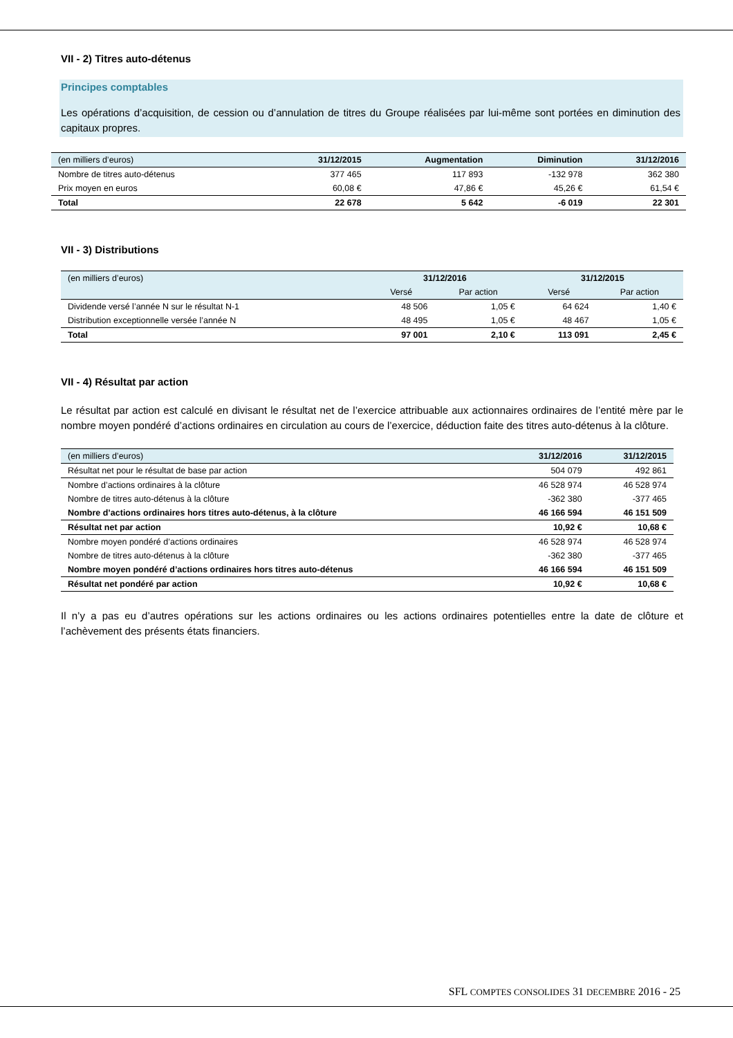VII - 2) Titres auto-détenus
Principes comptables
Les opérations d’acquisition, de cession ou d’annulation de titres du Groupe réalisées par lui-même sont portées en diminution des capitaux propres.
| (en milliers d’euros) | 31/12/2015 | Augmentation | Diminution | 31/12/2016 |
| --- | --- | --- | --- | --- |
| Nombre de titres auto-détenus | 377 465 | 117 893 | -132 978 | 362 380 |
| Prix moyen en euros | 60,08 € | 47,86 € | 45,26 € | 61,54 € |
| Total | 22 678 | 5 642 | -6 019 | 22 301 |
VII - 3) Distributions
| (en milliers d’euros) | 31/12/2016 | | 31/12/2015 | |
| --- | --- | --- | --- | --- |
| | Versé | Par action | Versé | Par action |
| Dividende versé l’année N sur le résultat N-1 | 48 506 | 1,05 € | 64 624 | 1,40 € |
| Distribution exceptionnelle versée l’année N | 48 495 | 1,05 € | 48 467 | 1,05 € |
| Total | 97 001 | 2,10 € | 113 091 | 2,45 € |
VII - 4) Résultat par action
Le résultat par action est calculé en divisant le résultat net de l’exercice attribuable aux actionnaires ordinaires de l’entité mère par le nombre moyen pondéré d’actions ordinaires en circulation au cours de l’exercice, déduction faite des titres auto-détenus à la clôture.
| (en milliers d’euros) | 31/12/2016 | 31/12/2015 |
| --- | --- | --- |
| Résultat net pour le résultat de base par action | 504 079 | 492 861 |
| Nombre d’actions ordinaires à la clôture | 46 528 974 | 46 528 974 |
| Nombre de titres auto-détenus à la clôture | -362 380 | -377 465 |
| Nombre d’actions ordinaires hors titres auto-détenus, à la clôture | 46 166 594 | 46 151 509 |
| Résultat net par action | 10,92 € | 10,68 € |
| Nombre moyen pondéré d’actions ordinaires | 46 528 974 | 46 528 974 |
| Nombre de titres auto-détenus à la clôture | -362 380 | -377 465 |
| Nombre moyen pondéré d’actions ordinaires hors titres auto-détenus | 46 166 594 | 46 151 509 |
| Résultat net pondéré par action | 10,92 € | 10,68 € |
Il n’y a pas eu d’autres opérations sur les actions ordinaires ou les actions ordinaires potentielles entre la date de clôture et l’achèvement des présents états financiers.
SFL COMPTES CONSOLIDES 31 DECEMBRE 2016 - 25